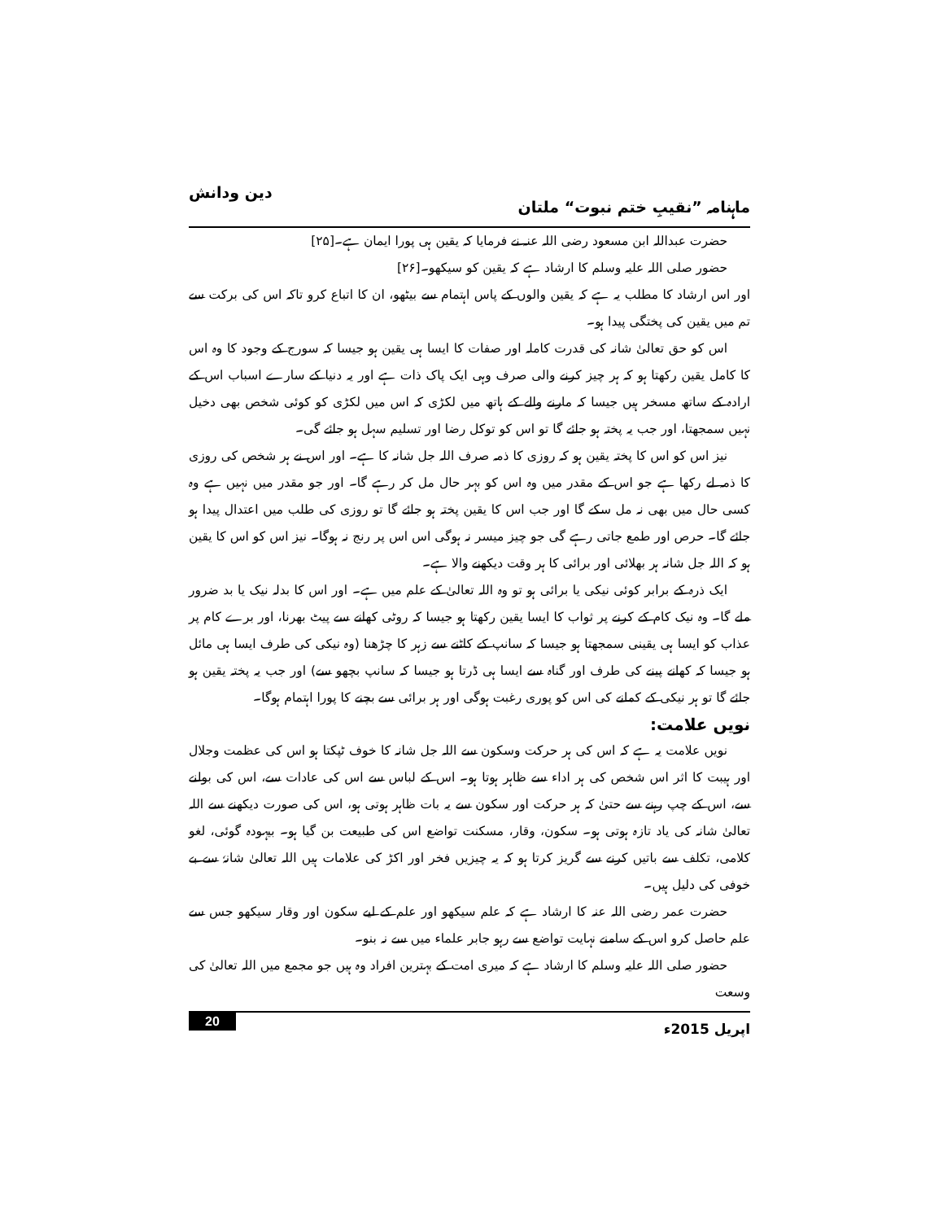ماہنامہ ”نقیبِ ختم نبوت“ ملتان دین ودانش
حضرت عبداللہ ابن مسعود رضی اللہ عنہ نے فرمایا کہ یقین ہی پورا ایمان ہے۔[۲۵]
حضور صلی اللہ علیہ وسلم کا ارشاد ہے کہ یقین کو سیکھو۔[۲۶]
اور اس ارشاد کا مطلب یہ ہے کہ یقین والوں کے پاس اہتمام سے بیٹھو، ان کا اتباع کرو تاکہ اس کی برکت سے تم میں یقین کی پختگی پیدا ہو۔
اس کو حق تعالیٰ شانہ کی قدرت کاملہ اور صفات کا ایسا ہی یقین ہو جیسا کہ سورج کے وجود کا وہ اس کا کامل یقین رکھتا ہو کہ ہر چیز کرنے والی صرف وہی ایک پاک ذات ہے اور یہ دنیا کے سارے اسباب اس کے ارادہ کے ساتھ مسخر ہیں جیسا کہ مارنے والے کے ہاتھ میں لکڑی کہ اس میں لکڑی کو کوئی شخص بھی دخیل نہیں سمجھتا، اور جب یہ پختہ ہو جائے گا تو اس کو توکل رضا اور تسلیم سہل ہو جائے گی۔
نیز اس کو اس کا پختہ یقین ہو کہ روزی کا ذمہ صرف اللہ جل شانہ کا ہے۔ اور اس نے ہر شخص کی روزی کا ذمہ لے رکھا ہے جو اس کے مقدر میں وہ اس کو بہر حال مل کر رہے گا۔ اور جو مقدر میں نہیں ہے وہ کسی حال میں بھی نہ مل سکے گا اور جب اس کا یقین پختہ ہو جائے گا تو روزی کی طلب میں اعتدال پیدا ہو جائے گا۔ حرص اور طمع جاتی رہے گی جو چیز میسر نہ ہوگی اس اس پر رنج نہ ہوگا۔ نیز اس کو اس کا یقین ہو کہ اللہ جل شانہ ہر بھلائی اور برائی کا ہر وقت دیکھنے والا ہے۔
ایک ذرہ کے برابر کوئی نیکی یا برائی ہو تو وہ اللہ تعالیٰ کے علم میں ہے۔ اور اس کا بدلہ نیک یا بد ضرور ملے گا۔ وہ نیک کام کے کرنے پر ثواب کا ایسا یقین رکھتا ہو جیسا کہ روٹی کھانے سے پیٹ بھرنا، اور برے کام پر عذاب کو ایسا ہی یقینی سمجھتا ہو جیسا کہ سانپ کے کاٹنے سے زہر کا چڑھنا (وہ نیکی کی طرف ایسا ہی مائل ہو جیسا کہ کھانے پینے کی طرف اور گناہ سے ایسا ہی ڈرتا ہو جیسا کہ سانپ بچھو سے) اور جب یہ پختہ یقین ہو جائے گا تو ہر نیکی کے کمانے کی اس کو پوری رغبت ہوگی اور ہر برائی سے بچنے کا پورا اہتمام ہوگا۔
نویں علامت:
نویں علامت یہ ہے کہ اس کی ہر حرکت وسکون سے اللہ جل شانہ کا خوف ٹپکتا ہو اس کی عظمت وجلال اور ہیبت کا اثر اس شخص کی ہر اداء سے ظاہر ہوتا ہو۔ اس کے لباس سے اس کی عادات سے، اس کی بولنے سے، اس کے چپ رہنے سے حتیٰ کہ ہر حرکت اور سکون سے یہ بات ظاہر ہوتی ہو، اس کی صورت دیکھنے سے اللہ تعالیٰ شانہ کی یاد تازہ ہوتی ہو۔ سکون، وقار، مسکنت تواضع اس کی طبیعت بن گیا ہو۔ بیہودہ گوئی، لغو کلامی، تکلف سے باتیں کرنے سے گریز کرتا ہو کہ یہ چیزیں فخر اور اکڑ کی علامات ہیں اللہ تعالیٰ شانہٗ سے بے خوفی کی دلیل ہیں۔
حضرت عمر رضی اللہ عنہ کا ارشاد ہے کہ علم سیکھو اور علم کے لیے سکون اور وقار سیکھو جس سے علم حاصل کرو اس کے سامنے نہایت تواضع سے رہو جابر علماء میں سے نہ بنو۔
حضور صلی اللہ علیہ وسلم کا ارشاد ہے کہ میری امت کے بہترین افراد وہ ہیں جو مجمع میں اللہ تعالیٰ کی وسعت
اپریل 2015ء 20